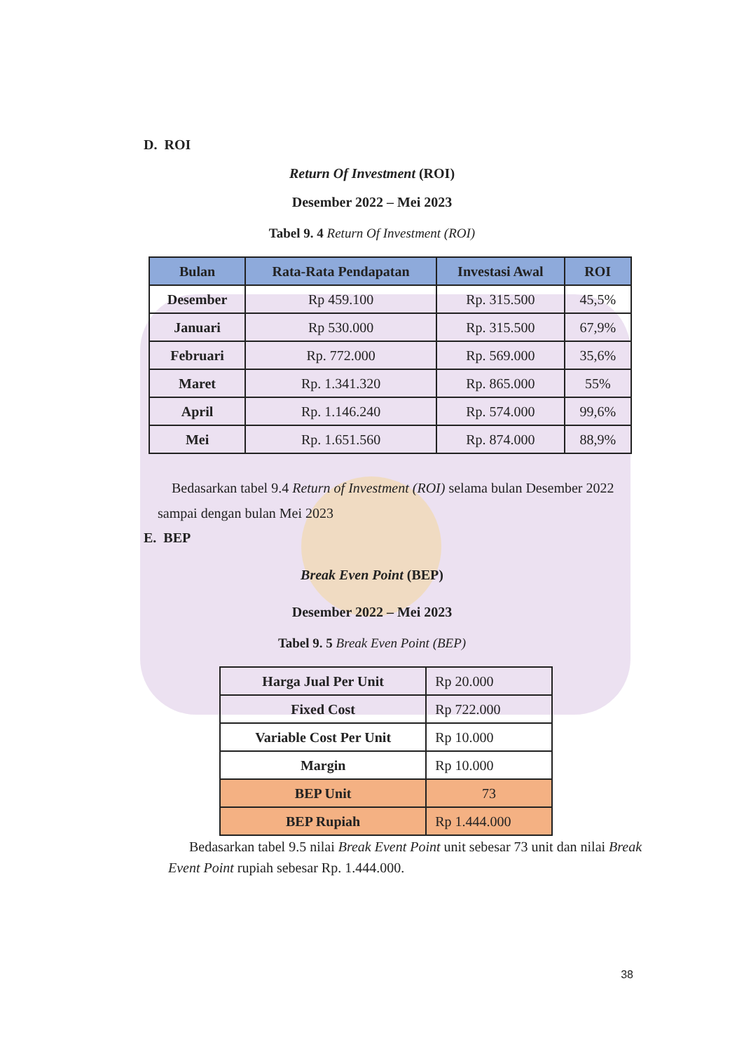D. ROI
Return Of Investment (ROI)
Desember 2022 – Mei 2023
Tabel 9. 4 Return Of Investment (ROI)
| Bulan | Rata-Rata Pendapatan | Investasi Awal | ROI |
| --- | --- | --- | --- |
| Desember | Rp 459.100 | Rp. 315.500 | 45,5% |
| Januari | Rp 530.000 | Rp. 315.500 | 67,9% |
| Februari | Rp. 772.000 | Rp. 569.000 | 35,6% |
| Maret | Rp. 1.341.320 | Rp. 865.000 | 55% |
| April | Rp. 1.146.240 | Rp. 574.000 | 99,6% |
| Mei | Rp. 1.651.560 | Rp. 874.000 | 88,9% |
Bedasarkan tabel 9.4 Return of Investment (ROI) selama bulan Desember 2022 sampai dengan bulan Mei 2023
E. BEP
Break Even Point (BEP)
Desember 2022 – Mei 2023
Tabel 9. 5 Break Even Point (BEP)
| Harga Jual Per Unit | Rp 20.000 |
| Fixed Cost | Rp 722.000 |
| Variable Cost Per Unit | Rp 10.000 |
| Margin | Rp 10.000 |
| BEP Unit | 73 |
| BEP Rupiah | Rp 1.444.000 |
Bedasarkan tabel 9.5 nilai Break Event Point unit sebesar 73 unit dan nilai Break Event Point rupiah sebesar Rp. 1.444.000.
38